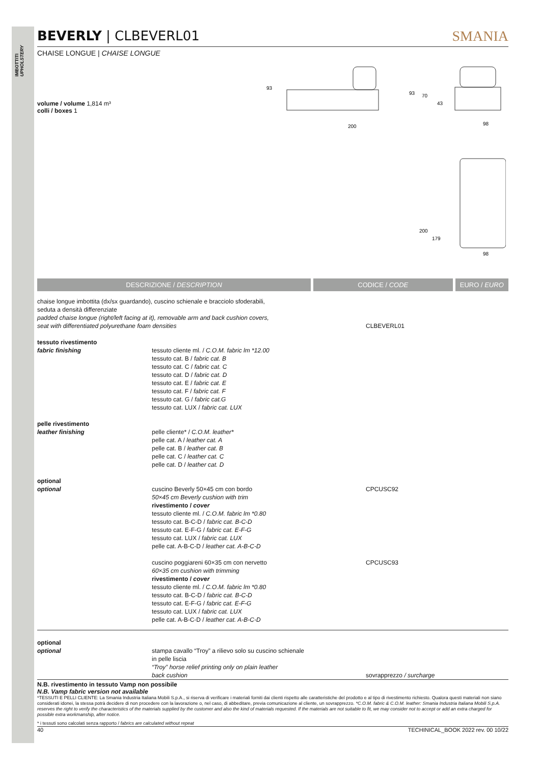IMBOTTITI UPHOLSTERY
BEVERLY | CLBEVERL01 SMANIA
CHAISE LONGUE | CHAISE LONGUE
volume / volume 1,814 m³
colli / boxes 1
93
200
93
70
43
98
200
179
98
DESCRIZIONE / DESCRIPTION CODICE / CODE EURO / EURO
| chaise longue imbottita (dx/sx guardando), cuscino schienale e bracciolo sfoderabili, seduta a densità differenziate padded chaise longue (right/left facing at it), removable arm and back cushion covers, seat with differentiated polyurethane foam densities | | CLBEVERL01 | |
| tessuto rivestimento fabric finishing | tessuto cliente ml. / C.O.M. fabric lm *12.00 tessuto cat. B / fabric cat. B tessuto cat. C / fabric cat. C tessuto cat. D / fabric cat. D tessuto cat. E / fabric cat. E tessuto cat. F / fabric cat. F tessuto cat. G / fabric cat.G tessuto cat. LUX / fabric cat. LUX | | |
| pelle rivestimento leather finishing | pelle cliente* / C.O.M. leather* pelle cat. A / leather cat. A pelle cat. B / leather cat. B pelle cat. C / leather cat. C pelle cat. D / leather cat. D | | |
| optional optional | cuscino Beverly 50×45 cm con bordo 50×45 cm Beverly cushion with trim rivestimento / cover tessuto cliente ml. / C.O.M. fabric lm *0.80 tessuto cat. B-C-D / fabric cat. B-C-D tessuto cat. E-F-G / fabric cat. E-F-G tessuto cat. LUX / fabric cat. LUX pelle cat. A-B-C-D / leather cat. A-B-C-D | CPCUSC92 | |
| | cuscino poggiareni 60×35 cm con nervetto 60×35 cm cushion with trimming rivestimento / cover tessuto cliente ml. / C.O.M. fabric lm *0.80 tessuto cat. B-C-D / fabric cat. B-C-D tessuto cat. E-F-G / fabric cat. E-F-G tessuto cat. LUX / fabric cat. LUX pelle cat. A-B-C-D / leather cat. A-B-C-D | CPCUSC93 | |
| optional optional | stampa cavallo “Troy” a rilievo solo su cuscino schienale in pelle liscia “Troy” horse relief printing only on plain leather back cushion | sovrapprezzo / surcharge | |
N.B. rivestimento in tessuto Vamp non possibile
N.B. Vamp fabric version not available
*TESSUTI E PELLI CLIENTE: La Smania Industria Italiana Mobili S.p.A., si riserva di verificare i materiali forniti dai clienti rispetto alle caratteristiche del prodotto e al tipo di rivestimento richiesto. Qualora questi materiali non siano considerati idonei, la stessa potrà decidere di non procedere con la lavorazione o, nel caso, di abbeditare, previa comunicazione al cliente, un sovrapprezzo. *C.O.M. fabric & C.O.M. leather: Smania Industria Italiana Mobili S.p.A. reserves the right to verify the characteristics of the materials supplied by the customer and also the kind of materials requested. If the materials are not suitable to fit, we may consider not to accept or add an extra charged for possible extra workmanship, after notice.
* i tessuti sono calcolati senza rapporto / fabrics are calculated without repeat
40 TECHINICAL_BOOK 2022 rev. 00 10/22